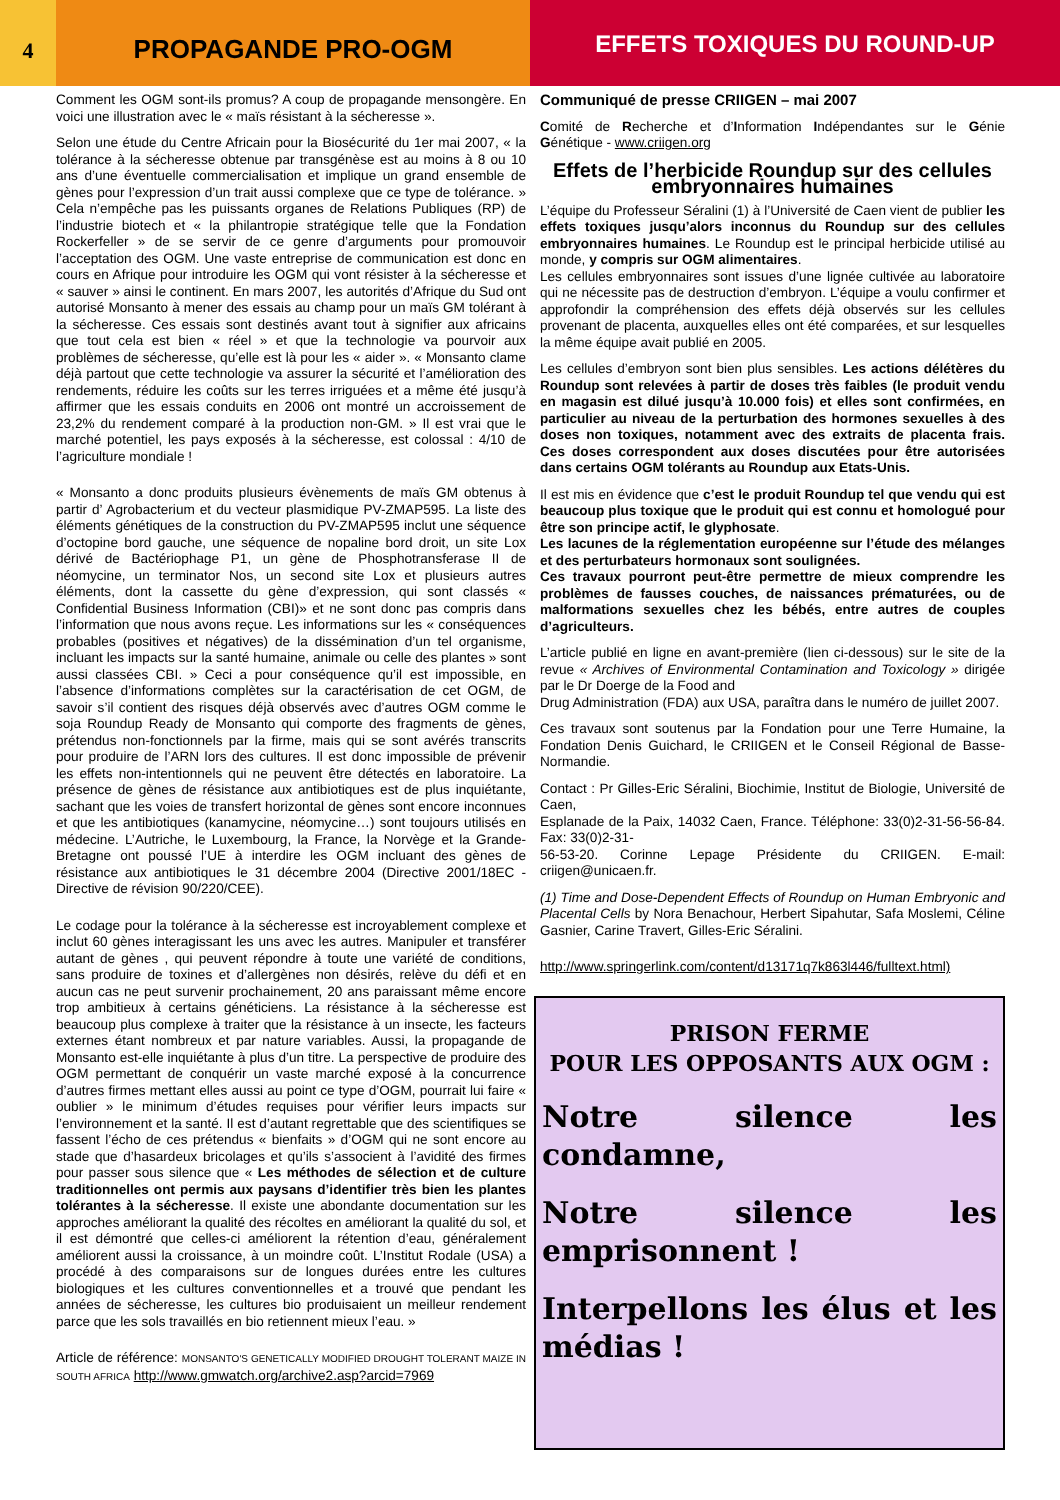4
PROPAGANDE PRO-OGM
EFFETS TOXIQUES DU ROUND-UP
Comment les OGM sont-ils promus? A coup de propagande mensongère. En voici une illustration avec le « maïs résistant à la sécheresse ».
Selon une étude du Centre Africain pour la Biosécurité du 1er mai 2007, « la tolérance à la sécheresse obtenue par transgénèse est au moins à 8 ou 10 ans d’une éventuelle commercialisation et implique un grand ensemble de gènes pour l’expression d’un trait aussi complexe que ce type de tolérance. » Cela n’empêche pas les puissants organes de Relations Publiques (RP) de l’industrie biotech et « la philantropie stratégique telle que la Fondation Rockerfeller » de se servir de ce genre d’arguments pour promouvoir l’acceptation des OGM. Une vaste entreprise de communication est donc en cours en Afrique pour introduire les OGM qui vont résister à la sécheresse et « sauver » ainsi le continent. En mars 2007, les autorités d’Afrique du Sud ont autorisé Monsanto à mener des essais au champ pour un maïs GM tolérant à la sécheresse. Ces essais sont destinés avant tout à signifier aux africains que tout cela est bien « réel » et que la technologie va pourvoir aux problèmes de sécheresse, qu’elle est là pour les « aider ». « Monsanto clame déjà partout que cette technologie va assurer la sécurité et l’amélioration des rendements, réduire les coûts sur les terres irriguées et a même été jusqu’à affirmer que les essais conduits en 2006 ont montré un accroissement de 23,2% du rendement comparé à la production non-GM. » Il est vrai que le marché potentiel, les pays exposés à la sécheresse, est colossal : 4/10 de l’agriculture mondiale !
« Monsanto a donc produits plusieurs évènements de maïs GM obtenus à partir d’ Agrobacterium et du vecteur plasmidique PV-ZMAP595. La liste des éléments génétiques de la construction du PV-ZMAP595 inclut une séquence d’octopine bord gauche, une séquence de nopaline bord droit, un site Lox dérivé de Bactériophage P1, un gène de Phosphotransferase II de néomycine, un terminator Nos, un second site Lox et plusieurs autres éléments, dont la cassette du gène d’expression, qui sont classés « Confidential Business Information (CBI)» et ne sont donc pas compris dans l’information que nous avons reçue. Les informations sur les « conséquences probables (positives et négatives) de la dissémination d’un tel organisme, incluant les impacts sur la santé humaine, animale ou celle des plantes » sont aussi classées CBI. » Ceci a pour conséquence qu’il est impossible, en l’absence d’informations complètes sur la caractérisation de cet OGM, de savoir s’il contient des risques déjà observés avec d’autres OGM comme le soja Roundup Ready de Monsanto qui comporte des fragments de gènes, prétendus non-fonctionnels par la firme, mais qui se sont avérés transcrits pour produire de l’ARN lors des cultures. Il est donc impossible de prévenir les effets non-intentionnels qui ne peuvent être détectés en laboratoire. La présence de gènes de résistance aux antibiotiques est de plus inquiétante, sachant que les voies de transfert horizontal de gènes sont encore inconnues et que les antibiotiques (kanamycine, néomycine…) sont toujours utilisés en médecine. L’Autriche, le Luxembourg, la France, la Norvège et la Grande-Bretagne ont poussé l’UE à interdire les OGM incluant des gènes de résistance aux antibiotiques le 31 décembre 2004 (Directive 2001/18EC -Directive de révision 90/220/CEE).
Le codage pour la tolérance à la sécheresse est incroyablement complexe et inclut 60 gènes interagissant les uns avec les autres. Manipuler et transférer autant de gènes , qui peuvent répondre à toute une variété de conditions, sans produire de toxines et d’allergènes non désirés, relève du défi et en aucun cas ne peut survenir prochainement, 20 ans paraissant même encore trop ambitieux à certains généticiens. La résistance à la sécheresse est beaucoup plus complexe à traiter que la résistance à un insecte, les facteurs externes étant nombreux et par nature variables. Aussi, la propagande de Monsanto est-elle inquiétante à plus d’un titre. La perspective de produire des OGM permettant de conquérir un vaste marché exposé à la concurrence d’autres firmes mettant elles aussi au point ce type d’OGM, pourrait lui faire « oublier » le minimum d’études requises pour vérifier leurs impacts sur l’environnement et la santé. Il est d’autant regrettable que des scientifiques se fassent l’écho de ces prétendus « bienfaits » d’OGM qui ne sont encore au stade que d’hasardeux bricolages et qu’ils s’associent à l’avidité des firmes pour passer sous silence que « Les méthodes de sélection et de culture traditionnelles ont permis aux paysans d’identifier très bien les plantes tolérantes à la sécheresse. Il existe une abondante documentation sur les approches améliorant la qualité des récoltes en améliorant la qualité du sol, et il est démontré que celles-ci améliorent la rétention d’eau, généralement améliorent aussi la croissance, à un moindre coût. L’Institut Rodale (USA) a procédé à des comparaisons sur de longues durées entre les cultures biologiques et les cultures conventionnelles et a trouvé que pendant les années de sécheresse, les cultures bio produisaient un meilleur rendement parce que les sols travaillés en bio retiennent mieux l’eau. »
Article de référence: MONSANTO'S GENETICALLY MODIFIED DROUGHT TOLERANT MAIZE IN SOUTH AFRICA http://www.gmwatch.org/archive2.asp?arcid=7969
Communiqué de presse CRIIGEN – mai 2007
Comité de Recherche et d’Information Indépendantes sur le Génie Génétique - www.criigen.org
Effets de l’herbicide Roundup sur des cellules embryonnaires humaines
L’équipe du Professeur Séralini (1) à l’Université de Caen vient de publier les effets toxiques jusqu’alors inconnus du Roundup sur des cellules embryonnaires humaines. Le Roundup est le principal herbicide utilisé au monde, y compris sur OGM alimentaires.
Les cellules embryonnaires sont issues d’une lignée cultivée au laboratoire qui ne nécessite pas de destruction d’embryon. L’équipe a voulu confirmer et approfondir la compréhension des effets déjà observés sur les cellules provenant de placenta, auxquelles elles ont été comparées, et sur lesquelles la même équipe avait publié en 2005.
Les cellules d’embryon sont bien plus sensibles. Les actions délétères du Roundup sont relevées à partir de doses très faibles (le produit vendu en magasin est dilué jusqu’à 10.000 fois) et elles sont confirmées, en particulier au niveau de la perturbation des hormones sexuelles à des doses non toxiques, notamment avec des extraits de placenta frais. Ces doses correspondent aux doses discutées pour être autorisées dans certains OGM tolérants au Roundup aux Etats-Unis.
Il est mis en évidence que c’est le produit Roundup tel que vendu qui est beaucoup plus toxique que le produit qui est connu et homologué pour être son principe actif, le glyphosate.
Les lacunes de la réglementation européenne sur l’étude des mélanges et des perturbateurs hormonaux sont soulignées.
Ces travaux pourront peut-être permettre de mieux comprendre les problèmes de fausses couches, de naissances prématurées, ou de malformations sexuelles chez les bébés, entre autres de couples d’agriculteurs.
L’article publié en ligne en avant-première (lien ci-dessous) sur le site de la revue « Archives of Environmental Contamination and Toxicology » dirigée par le Dr Doerge de la Food and
Drug Administration (FDA) aux USA, paraîtra dans le numéro de juillet 2007.
Ces travaux sont soutenus par la Fondation pour une Terre Humaine, la Fondation Denis Guichard, le CRIIGEN et le Conseil Régional de Basse-Normandie.
Contact : Pr Gilles-Eric Séralini, Biochimie, Institut de Biologie, Université de Caen,
Esplanade de la Paix, 14032 Caen, France. Téléphone: 33(0)2-31-56-56-84. Fax: 33(0)2-31-
56-53-20. Corinne Lepage Présidente du CRIIGEN. E-mail: criigen@unicaen.fr.
(1) Time and Dose-Dependent Effects of Roundup on Human Embryonic and Placental Cells by Nora Benachour, Herbert Sipahutar, Safa Moslemi, Céline Gasnier, Carine Travert, Gilles-Eric Séralini.
http://www.springerlink.com/content/d13171q7k863l446/fulltext.html)
PRISON FERME
POUR LES OPPOSANTS AUX OGM :
Notre silence les condamne,
Notre silence les emprisonnent !
Interpellons les élus et les médias !